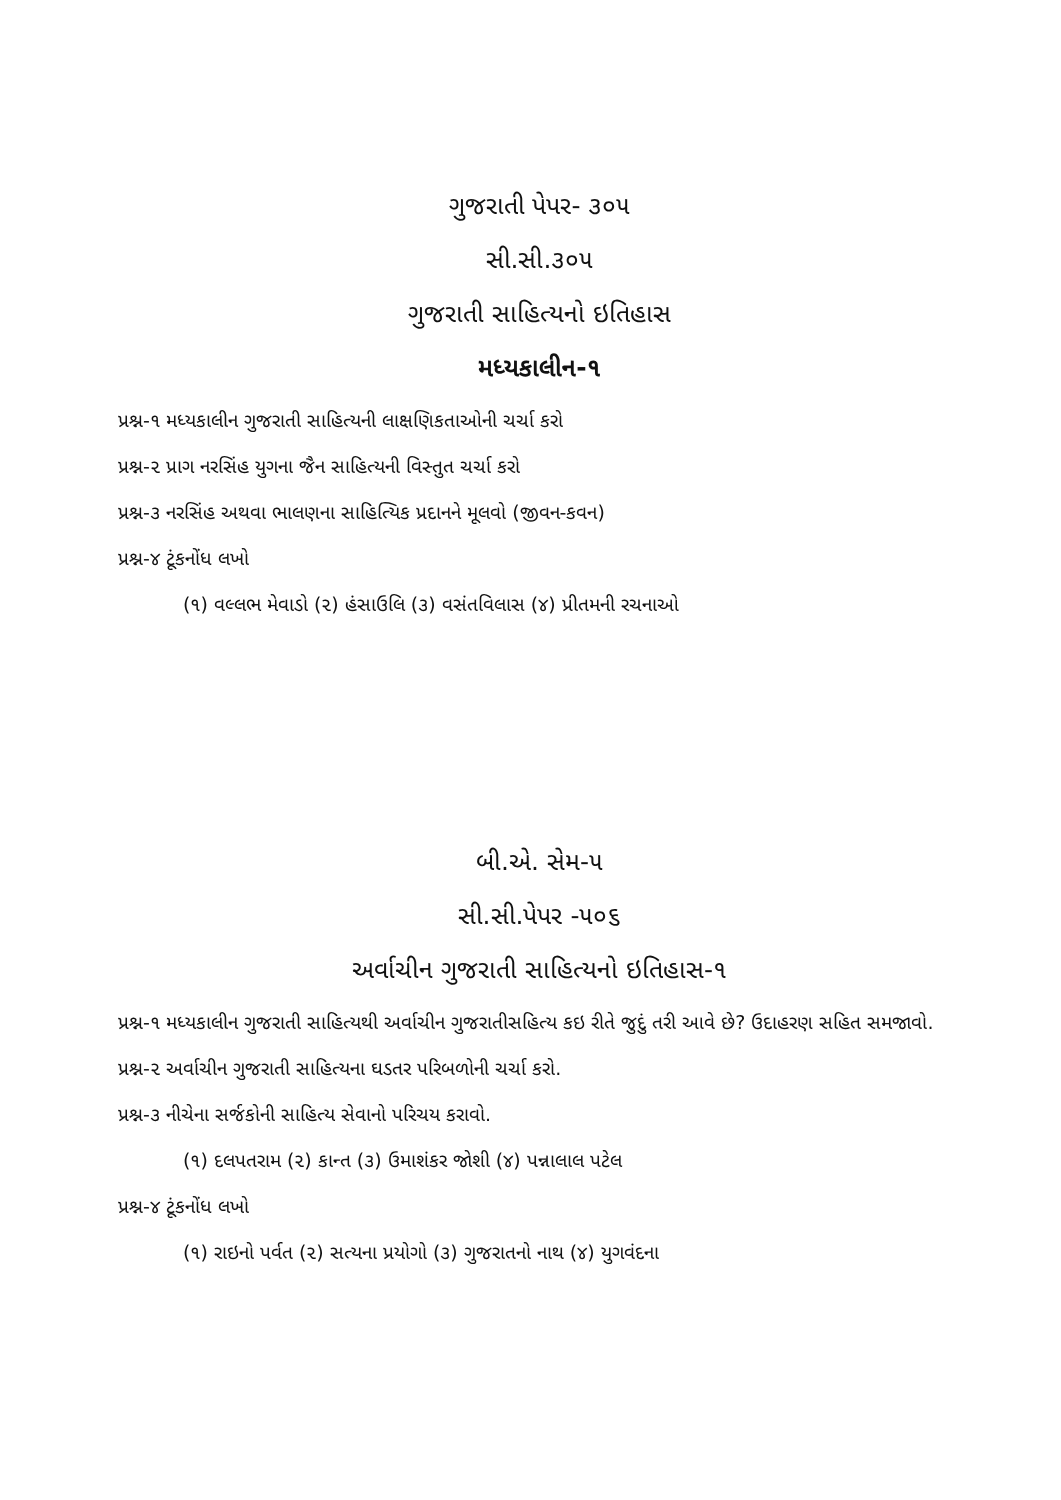ગુજરાતી પેપર- ૩૦૫
સી.સી.૩૦૫
ગુજરાતી સાહિત્યનો ઇતિહાસ
મધ્યકાલીન-૧
પ્રશ્ન-૧ મધ્યકાલીન ગુજરાતી સાહિત્યની લાક્ષણિકતાઓની ચર્ચા કરો
પ્રશ્ન-૨ પ્રાગ નરસિંહ યુગના જૈન સાહિત્યની વિસ્તુત ચર્ચા કરો
પ્રશ્ન-૩ નરસિંહ અથવા ભાલણના સાહિત્યિક પ્રદાનને મૂલવો (જીવન-કવન)
પ્રશ્ન-૪ ટૂંકનોંધ લખો
(૧) વલ્લભ મેવાડો (૨) હંસાઉલિ (૩) વસંતવિલાસ (૪) પ્રીતમની રચનાઓ
બી.એ. સેમ-૫
સી.સી.પેપર -૫૦૬
અર્વાચીન ગુજરાતી સાહિત્યનો ઇતિહાસ-૧
પ્રશ્ન-૧ મધ્યકાલીન ગુજરાતી સાહિત્યથી અર્વાચીન ગુજરાતીસહિત્ય કઇ રીતે જુદું તરી આવે છે? ઉદાહરણ સહિત સમજાવો.
પ્રશ્ન-૨ અર્વાચીન ગુજરાતી સાહિત્યના ઘડતર પરિબળોની ચર્ચા કરો.
પ્રશ્ન-૩ નીચેના સર્જકોની સાહિત્ય સેવાનો પરિચય કરાવો.
(૧) દલપતરામ (૨) કાન્ત (૩) ઉમાશંકર જોશી (૪) પન્નાલાલ પટેલ
પ્રશ્ન-૪ ટૂંકનોંધ લખો
(૧) રાઇનો પર્વત (૨) સત્યના પ્રયોગો (૩) ગુજરાતનો નાથ (૪) યુગવંદના